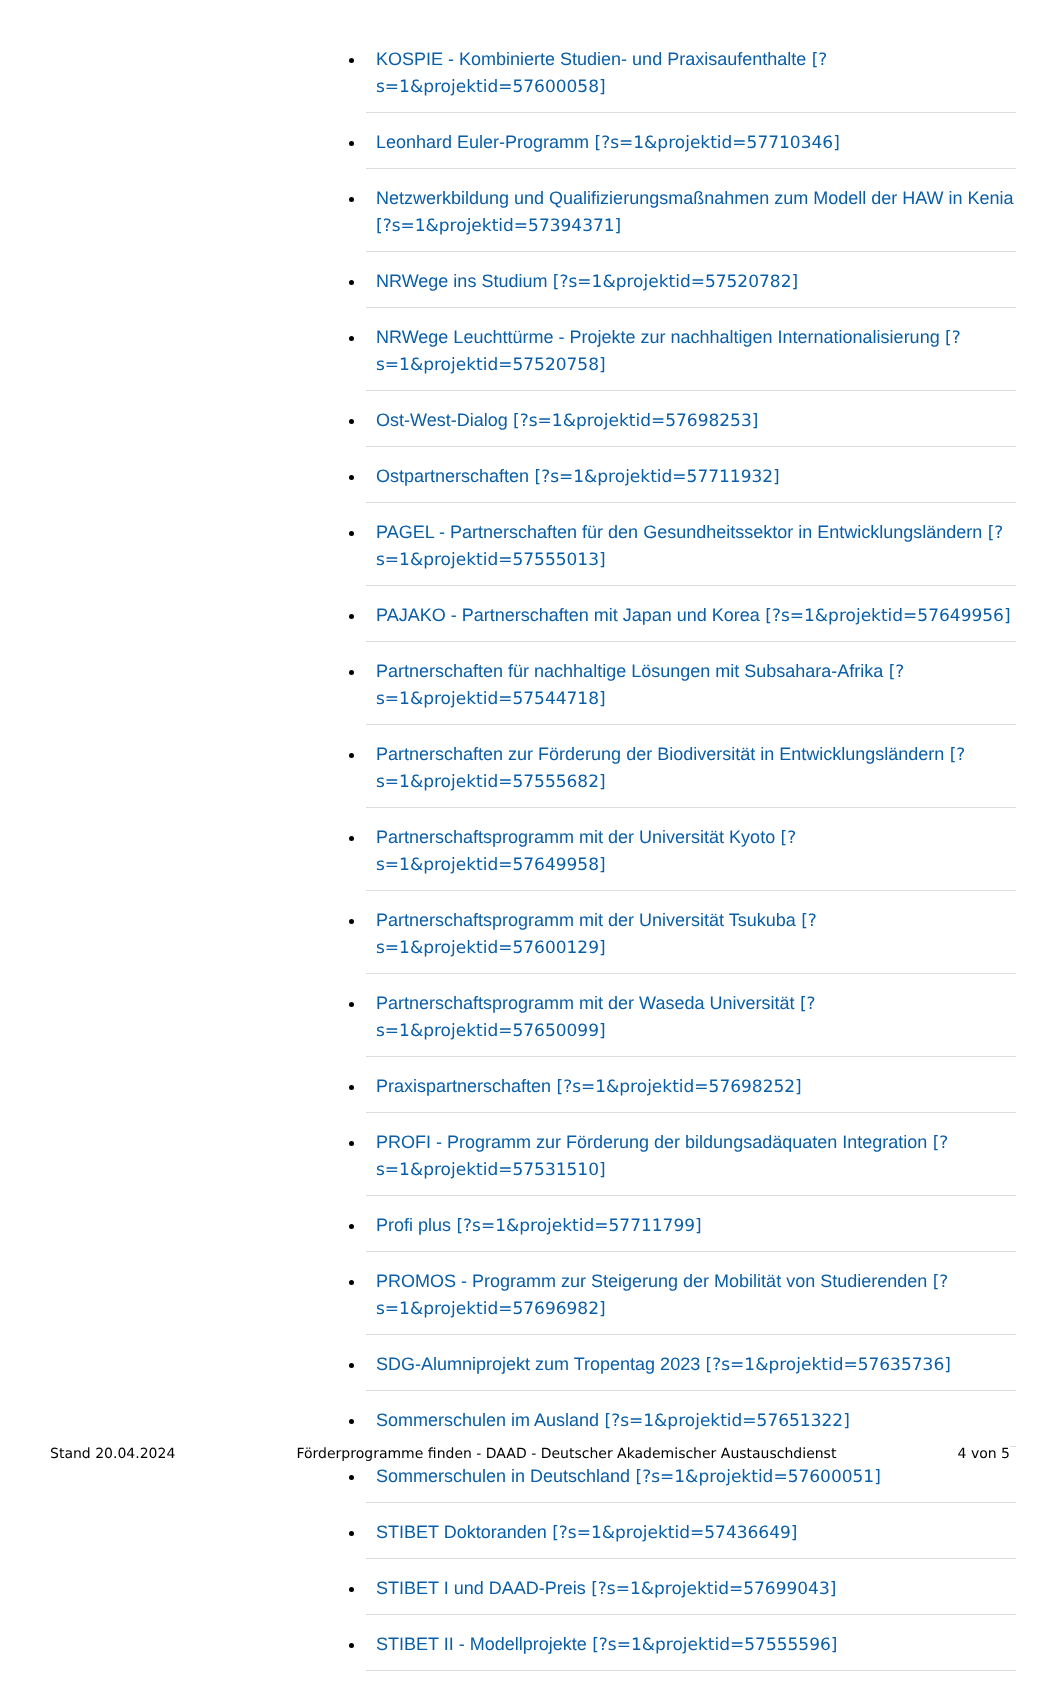KOSPIE - Kombinierte Studien- und Praxisaufenthalte [?s=1&projektid=57600058]
Leonhard Euler-Programm [?s=1&projektid=57710346]
Netzwerkbildung und Qualifizierungsmaßnahmen zum Modell der HAW in Kenia [?s=1&projektid=57394371]
NRWege ins Studium [?s=1&projektid=57520782]
NRWege Leuchttürme - Projekte zur nachhaltigen Internationalisierung [?s=1&projektid=57520758]
Ost-West-Dialog [?s=1&projektid=57698253]
Ostpartnerschaften [?s=1&projektid=57711932]
PAGEL - Partnerschaften für den Gesundheitssektor in Entwicklungsländern [?s=1&projektid=57555013]
PAJAKO - Partnerschaften mit Japan und Korea [?s=1&projektid=57649956]
Partnerschaften für nachhaltige Lösungen mit Subsahara-Afrika [?s=1&projektid=57544718]
Partnerschaften zur Förderung der Biodiversität in Entwicklungsländern [?s=1&projektid=57555682]
Partnerschaftsprogramm mit der Universität Kyoto [?s=1&projektid=57649958]
Partnerschaftsprogramm mit der Universität Tsukuba [?s=1&projektid=57600129]
Partnerschaftsprogramm mit der Waseda Universität [?s=1&projektid=57650099]
Praxispartnerschaften [?s=1&projektid=57698252]
PROFI - Programm zur Förderung der bildungsadäquaten Integration [?s=1&projektid=57531510]
Profi plus [?s=1&projektid=57711799]
PROMOS - Programm zur Steigerung der Mobilität von Studierenden [?s=1&projektid=57696982]
SDG-Alumniprojekt zum Tropentag 2023 [?s=1&projektid=57635736]
Sommerschulen im Ausland [?s=1&projektid=57651322]
Sommerschulen in Deutschland [?s=1&projektid=57600051]
STIBET Doktoranden [?s=1&projektid=57436649]
STIBET I und DAAD-Preis [?s=1&projektid=57699043]
STIBET II - Modellprojekte [?s=1&projektid=57555596]
Stand 20.04.2024 Förderprogramme finden - DAAD - Deutscher Akademischer Austauschdienst 4 von 5